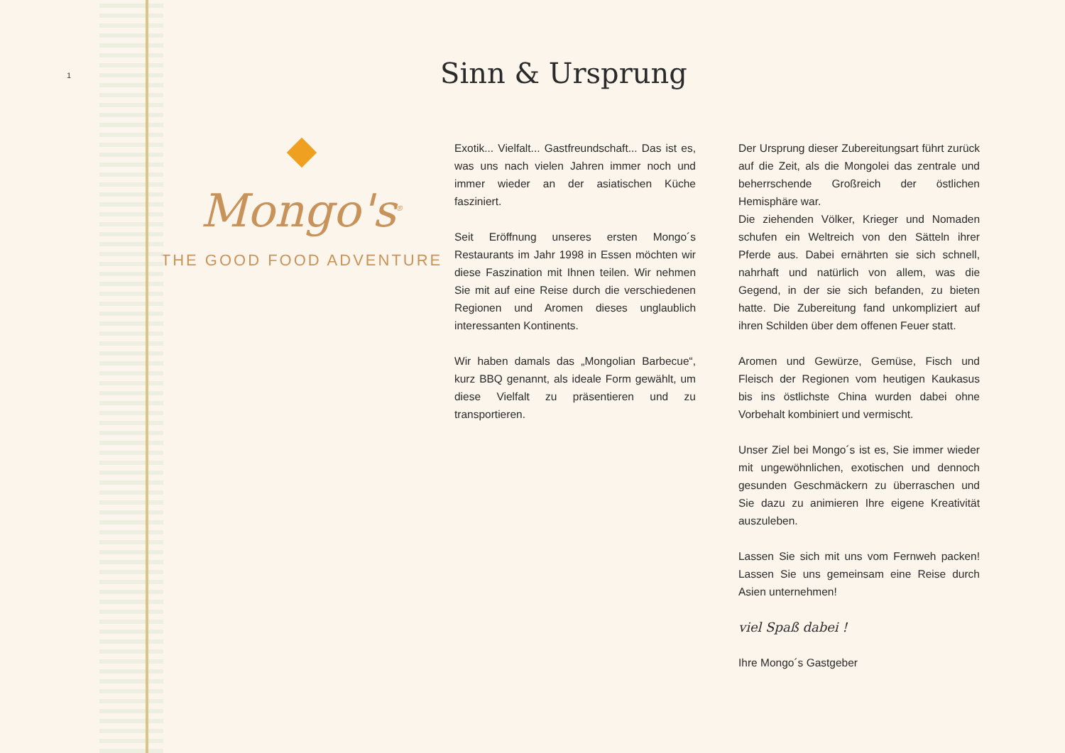1
Mongo's<sup>®</sup>
THE GOOD FOOD ADVENTURE
Sinn & Ursprung
Exotik... Vielfalt... Gastfreundschaft... Das ist es, was uns nach vielen Jahren immer noch und immer wieder an der asiatischen Küche fasziniert.
Seit Eröffnung unseres ersten Mongo´s Restaurants im Jahr 1998 in Essen möchten wir diese Faszination mit Ihnen teilen. Wir nehmen Sie mit auf eine Reise durch die verschiedenen Regionen und Aromen dieses unglaublich interessanten Kontinents.
Wir haben damals das „Mongolian Barbecue“, kurz BBQ genannt, als ideale Form gewählt, um diese Vielfalt zu präsentieren und zu transportieren.
Der Ursprung dieser Zubereitungsart führt zurück auf die Zeit, als die Mongolei das zentrale und beherrschende Großreich der östlichen Hemisphäre war.
Die ziehenden Völker, Krieger und Nomaden schufen ein Weltreich von den Sätteln ihrer Pferde aus. Dabei ernährten sie sich schnell, nahrhaft und natürlich von allem, was die Gegend, in der sie sich befanden, zu bieten hatte. Die Zubereitung fand unkompliziert auf ihren Schilden über dem offenen Feuer statt.
Aromen und Gewürze, Gemüse, Fisch und Fleisch der Regionen vom heutigen Kaukasus bis ins östlichste China wurden dabei ohne Vorbehalt kombiniert und vermischt.
Unser Ziel bei Mongo´s ist es, Sie immer wieder mit ungewöhnlichen, exotischen und dennoch gesunden Geschmäckern zu überraschen und Sie dazu zu animieren Ihre eigene Kreativität auszuleben.
Lassen Sie sich mit uns vom Fernweh packen! Lassen Sie uns gemeinsam eine Reise durch Asien unternehmen!
viel Spaß dabei !
Ihre Mongo´s Gastgeber